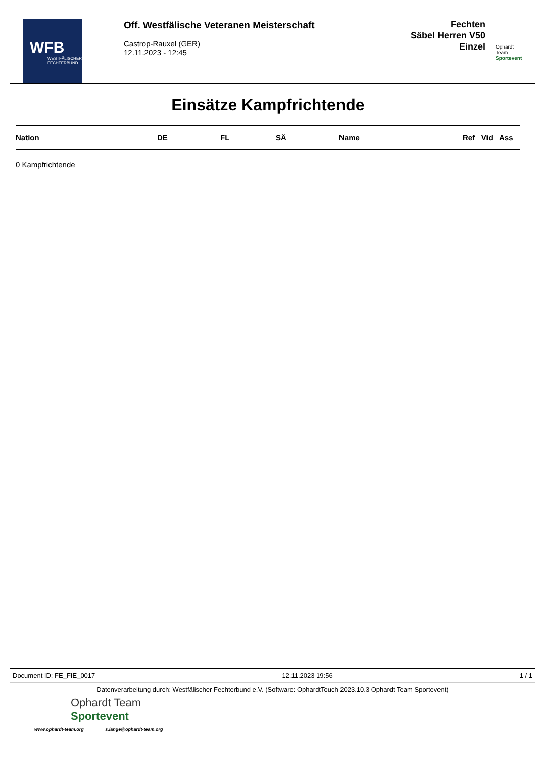WFB
WESTFÄLISCHER FECHTERBUND
Off. Westfälische Veteranen Meisterschaft
Castrop-Rauxel (GER)
12.11.2023 - 12:45
Fechten
Säbel Herren V50
Einzel
Ophardt Team
Sportevent
Einsätze Kampfrichtende
| Nation | DE | FL | SÄ | Name | Ref | Vid | Ass |
| --- | --- | --- | --- | --- | --- | --- | --- |
0 Kampfrichtende
Document ID: FE_FIE_0017 12.11.2023 19:56 1 / 1
Datenverarbeitung durch: Westfälischer Fechterbund e.V. (Software: OphardtTouch 2023.10.3 Ophardt Team Sportevent)
Ophardt Team
Sportevent
www.ophardt-team.org s.lange@ophardt-team.org